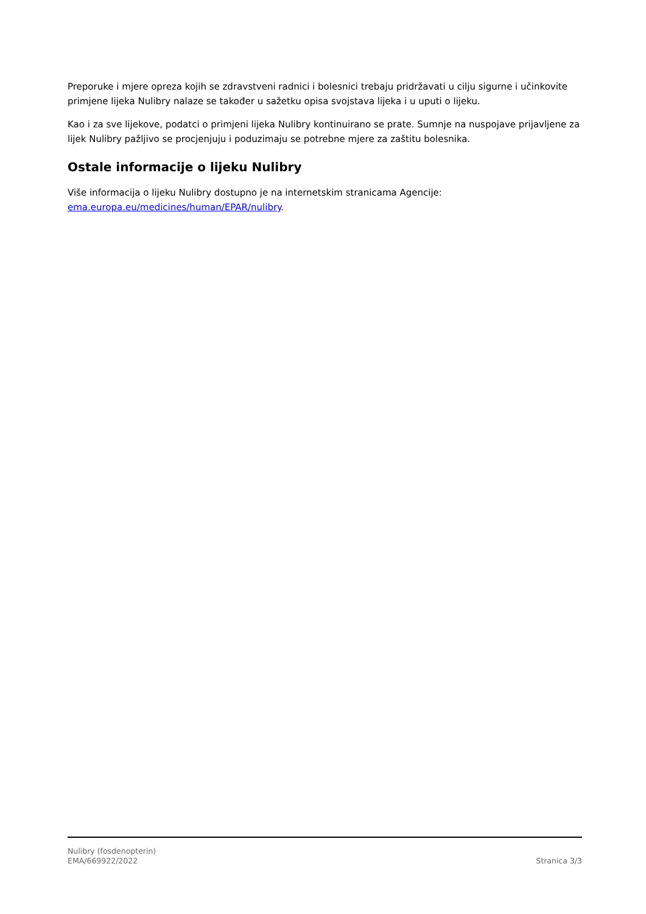Preporuke i mjere opreza kojih se zdravstveni radnici i bolesnici trebaju pridržavati u cilju sigurne i učinkovite primjene lijeka Nulibry nalaze se također u sažetku opisa svojstava lijeka i u uputi o lijeku.
Kao i za sve lijekove, podatci o primjeni lijeka Nulibry kontinuirano se prate. Sumnje na nuspojave prijavljene za lijek Nulibry pažljivo se procjenjuju i poduzimaju se potrebne mjere za zaštitu bolesnika.
Ostale informacije o lijeku Nulibry
Više informacija o lijeku Nulibry dostupno je na internetskim stranicama Agencije: ema.europa.eu/medicines/human/EPAR/nulibry.
Nulibry (fosdenopterin)
EMA/669922/2022
Stranica 3/3